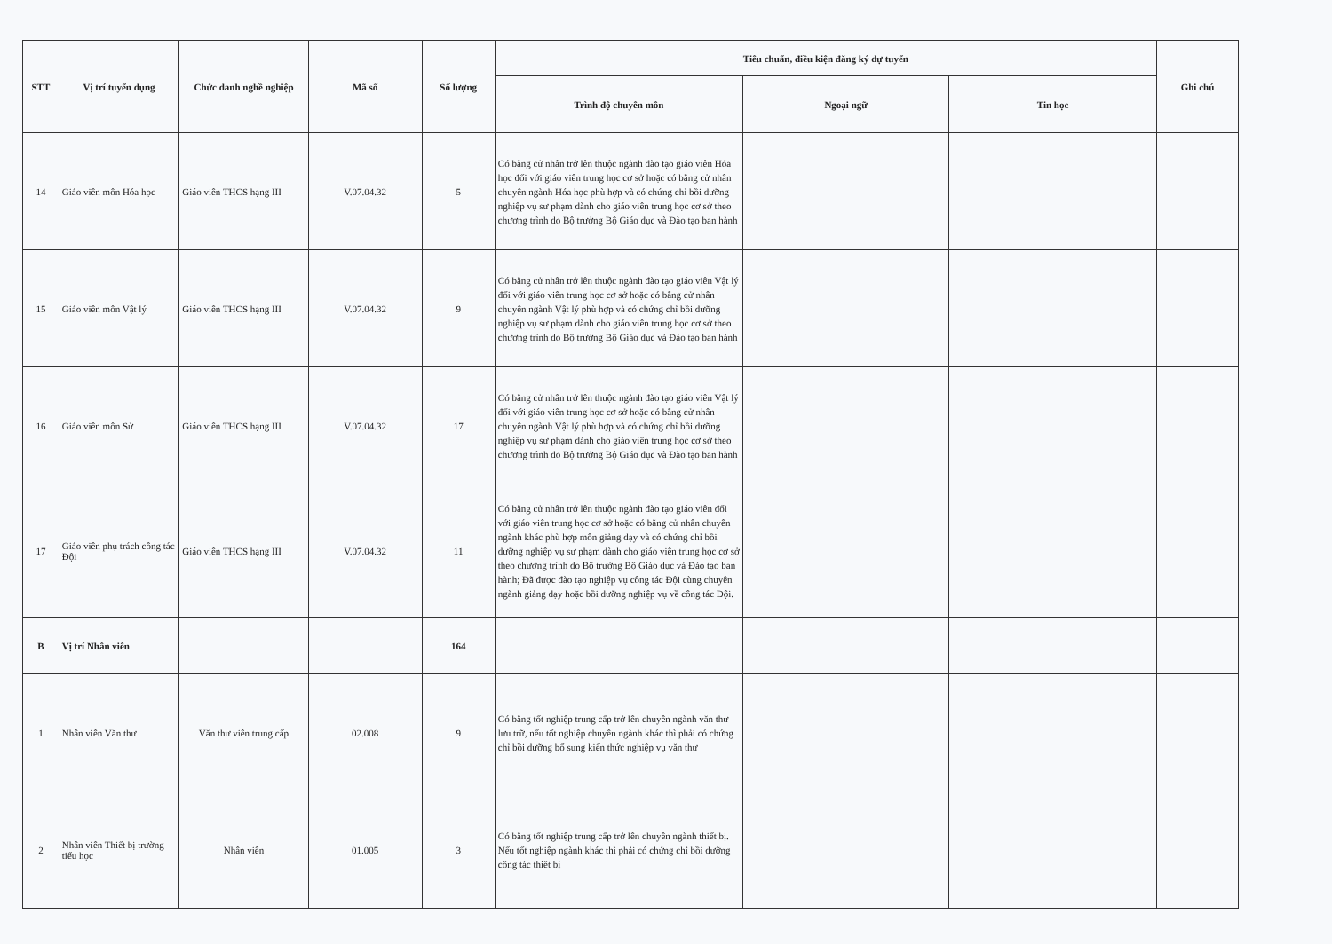| STT | Vị trí tuyển dụng | Chức danh nghề nghiệp | Mã số | Số lượng | Tiêu chuẩn, điều kiện đăng ký dự tuyển | | | Ghi chú |
| --- | --- | --- | --- | --- | --- | --- | --- | --- |
| | | | | | Trình độ chuyên môn | Ngoại ngữ | Tin học | |
| 14 | Giáo viên môn Hóa học | Giáo viên THCS hạng III | V.07.04.32 | 5 | Có bằng cử nhân trở lên thuộc ngành đào tạo giáo viên Hóa học đối với giáo viên trung học cơ sở hoặc có bằng cử nhân chuyên ngành Hóa học phù hợp và có chứng chỉ bồi dưỡng nghiệp vụ sư phạm dành cho giáo viên trung học cơ sở theo chương trình do Bộ trưởng Bộ Giáo dục và Đào tạo ban hành | | | |
| 15 | Giáo viên môn Vật lý | Giáo viên THCS hạng III | V.07.04.32 | 9 | Có bằng cử nhân trở lên thuộc ngành đào tạo giáo viên Vật lý đối với giáo viên trung học cơ sở hoặc có bằng cử nhân chuyên ngành Vật lý phù hợp và có chứng chỉ bồi dưỡng nghiệp vụ sư phạm dành cho giáo viên trung học cơ sở theo chương trình do Bộ trưởng Bộ Giáo dục và Đào tạo ban hành | | | |
| 16 | Giáo viên môn Sử | Giáo viên THCS hạng III | V.07.04.32 | 17 | Có bằng cử nhân trở lên thuộc ngành đào tạo giáo viên Vật lý đối với giáo viên trung học cơ sở hoặc có bằng cử nhân chuyên ngành Vật lý phù hợp và có chứng chỉ bồi dưỡng nghiệp vụ sư phạm dành cho giáo viên trung học cơ sở theo chương trình do Bộ trưởng Bộ Giáo dục và Đào tạo ban hành | | | |
| 17 | Giáo viên phụ trách công tác Đội | Giáo viên THCS hạng III | V.07.04.32 | 11 | Có bằng cử nhân trở lên thuộc ngành đào tạo giáo viên đối với giáo viên trung học cơ sở hoặc có bằng cử nhân chuyên ngành khác phù hợp môn giảng dạy và có chứng chỉ bồi dưỡng nghiệp vụ sư phạm dành cho giáo viên trung học cơ sở theo chương trình do Bộ trưởng Bộ Giáo dục và Đào tạo ban hành; Đã được đào tạo nghiệp vụ công tác Đội cùng chuyên ngành giảng dạy hoặc bồi dưỡng nghiệp vụ về công tác Đội. | | | |
| B | Vị trí Nhân viên | | | 164 | | | | |
| 1 | Nhân viên Văn thư | Văn thư viên trung cấp | 02.008 | 9 | Có bằng tốt nghiệp trung cấp trở lên chuyên ngành văn thư lưu trữ, nếu tốt nghiệp chuyên ngành khác thì phải có chứng chỉ bồi dưỡng bổ sung kiến thức nghiệp vụ văn thư | | | |
| 2 | Nhân viên Thiết bị trường tiểu học | Nhân viên | 01.005 | 3 | Có bằng tốt nghiệp trung cấp trở lên chuyên ngành thiết bị. Nếu tốt nghiệp ngành khác thì phải có chứng chỉ bồi dưỡng công tác thiết bị | | | |